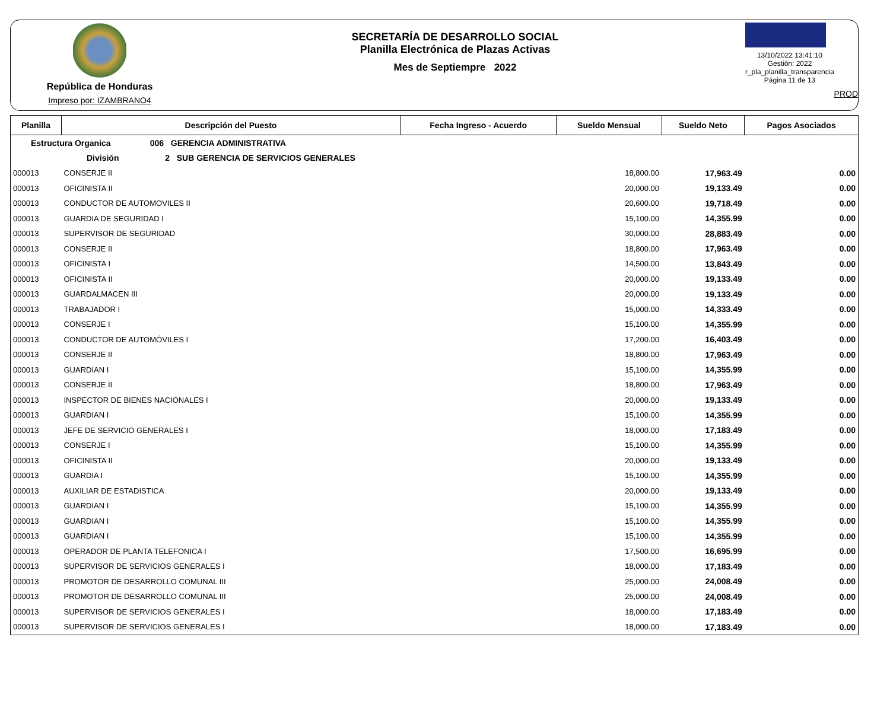República de Honduras
Impreso por: IZAMBRANO4
SECRETARÍA DE DESARROLLO SOCIAL
Planilla Electrónica de Plazas Activas
Mes de Septiempre 2022
13/10/2022 13:41:10
Gestión: 2022
r_pla_planilla_transparencia
Página 11 de 13
PROD
| Planilla | Descripción del Puesto | Fecha Ingreso - Acuerdo | Sueldo Mensual | Sueldo Neto | Pagos Asociados |
| --- | --- | --- | --- | --- | --- |
| Estructura Organica 006 GERENCIA ADMINISTRATIVA | | | | | |
| División 2 SUB GERENCIA DE SERVICIOS GENERALES | | | | | |
| 000013 | CONSERJE II | | 18,800.00 | 17,963.49 | 0.00 |
| 000013 | OFICINISTA II | | 20,000.00 | 19,133.49 | 0.00 |
| 000013 | CONDUCTOR DE AUTOMOVILES II | | 20,600.00 | 19,718.49 | 0.00 |
| 000013 | GUARDIA DE SEGURIDAD I | | 15,100.00 | 14,355.99 | 0.00 |
| 000013 | SUPERVISOR DE SEGURIDAD | | 30,000.00 | 28,883.49 | 0.00 |
| 000013 | CONSERJE II | | 18,800.00 | 17,963.49 | 0.00 |
| 000013 | OFICINISTA I | | 14,500.00 | 13,843.49 | 0.00 |
| 000013 | OFICINISTA II | | 20,000.00 | 19,133.49 | 0.00 |
| 000013 | GUARDALMACEN III | | 20,000.00 | 19,133.49 | 0.00 |
| 000013 | TRABAJADOR I | | 15,000.00 | 14,333.49 | 0.00 |
| 000013 | CONSERJE I | | 15,100.00 | 14,355.99 | 0.00 |
| 000013 | CONDUCTOR DE AUTOMÓVILES I | | 17,200.00 | 16,403.49 | 0.00 |
| 000013 | CONSERJE II | | 18,800.00 | 17,963.49 | 0.00 |
| 000013 | GUARDIAN I | | 15,100.00 | 14,355.99 | 0.00 |
| 000013 | CONSERJE II | | 18,800.00 | 17,963.49 | 0.00 |
| 000013 | INSPECTOR DE BIENES NACIONALES I | | 20,000.00 | 19,133.49 | 0.00 |
| 000013 | GUARDIAN I | | 15,100.00 | 14,355.99 | 0.00 |
| 000013 | JEFE DE SERVICIO GENERALES I | | 18,000.00 | 17,183.49 | 0.00 |
| 000013 | CONSERJE I | | 15,100.00 | 14,355.99 | 0.00 |
| 000013 | OFICINISTA II | | 20,000.00 | 19,133.49 | 0.00 |
| 000013 | GUARDIA I | | 15,100.00 | 14,355.99 | 0.00 |
| 000013 | AUXILIAR DE ESTADISTICA | | 20,000.00 | 19,133.49 | 0.00 |
| 000013 | GUARDIAN I | | 15,100.00 | 14,355.99 | 0.00 |
| 000013 | GUARDIAN I | | 15,100.00 | 14,355.99 | 0.00 |
| 000013 | GUARDIAN I | | 15,100.00 | 14,355.99 | 0.00 |
| 000013 | OPERADOR DE PLANTA TELEFONICA I | | 17,500.00 | 16,695.99 | 0.00 |
| 000013 | SUPERVISOR DE SERVICIOS GENERALES I | | 18,000.00 | 17,183.49 | 0.00 |
| 000013 | PROMOTOR DE DESARROLLO COMUNAL III | | 25,000.00 | 24,008.49 | 0.00 |
| 000013 | PROMOTOR DE DESARROLLO COMUNAL III | | 25,000.00 | 24,008.49 | 0.00 |
| 000013 | SUPERVISOR DE SERVICIOS GENERALES I | | 18,000.00 | 17,183.49 | 0.00 |
| 000013 | SUPERVISOR DE SERVICIOS GENERALES I | | 18,000.00 | 17,183.49 | 0.00 |